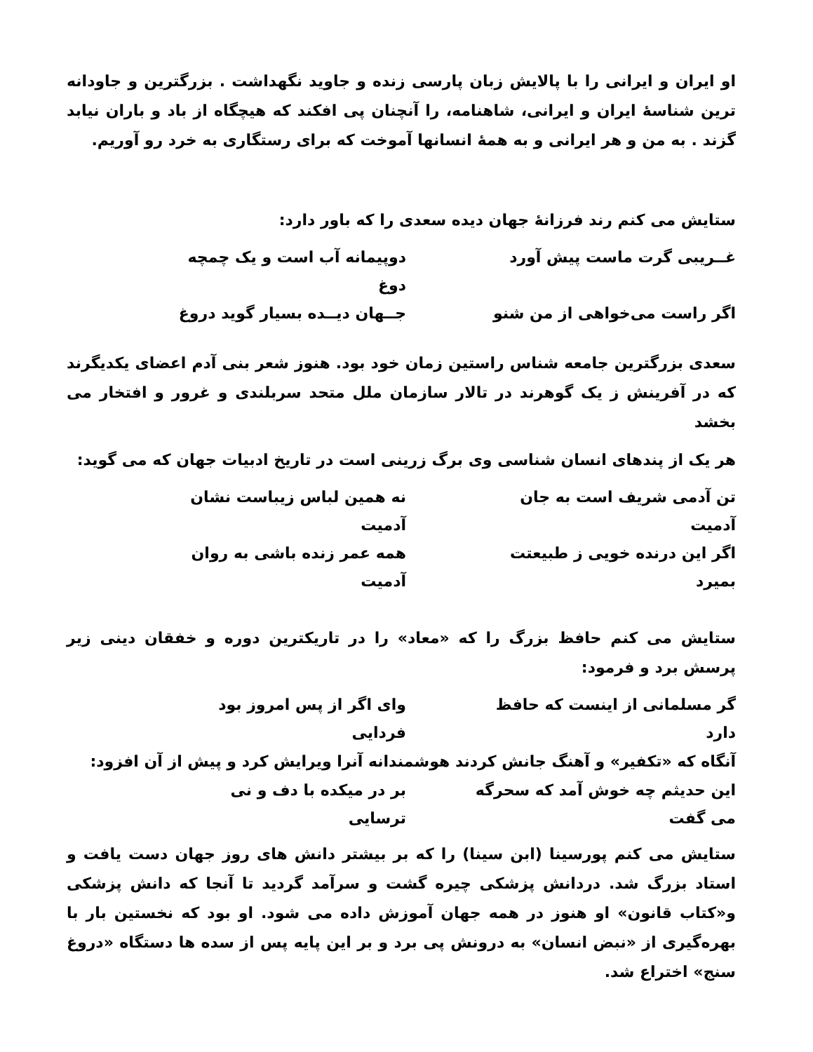او ایران و ایرانی را با پالایش زبان پارسی زنده و جاوید نگهداشت . بزرگترین و جاودانه ترین شناسهٔ ایران و ایرانی، شاهنامه، را آنچنان پی افکند که هیچگاه از باد و باران نیابد گزند . به من و هر ایرانی و به همهٔ انسانها آموخت که برای رستگاری به خرد رو آوریم.
ستایش می کنم رند فرزانهٔ جهان دیده سعدی را که باور دارد:
غــریبی گرت ماست پیش آورد دوپیمانه آب است و یک چمچه دوغ
اگر راست می‌خواهی از من شنو جــهان دیــده بسیار گوید دروغ
سعدی بزرگترین جامعه شناس راستین زمان خود بود. هنوز شعر بنی آدم اعضای یکدیگرند که در آفرینش ز یک گوهرند در تالار سازمان ملل متحد سربلندی و غرور و افتخار می بخشد
هر یک از پندهای انسان شناسی وی برگ زرینی است در تاریخ ادبیات جهان که می گوید:
تن آدمی شریف است به جان آدمیت نه همین لباس زیباست نشان آدمیت
اگر این درنده خویی ز طبیعتت بمیرد همه عمر زنده باشی به روان آدمیت
ستایش می کنم حافظ بزرگ را که «معاد» را در تاریکترین دوره و خفقان دینی زیر پرسش برد و فرمود:
گر مسلمانی از اینست که حافظ دارد وای اگر از پس امروز بود فردایی
آنگاه که «تکفیر» و آهنگ جانش کردند هوشمندانه آنرا ویرایش کرد و پیش از آن افزود:
این حدیثم چه خوش آمد که سحرگه می گفت بر در میکده با دف و نی ترسایی
ستایش می کنم پورسینا (ابن سینا) را که بر بیشتر دانش های روز جهان دست یافت و استاد بزرگ شد. دردانش پزشکی چیره گشت و سرآمد گردید تا آنجا که دانش پزشکی و«کتاب قانون» او هنوز در همه جهان آموزش داده می شود. او بود که نخستین بار با بهره‌گیری از «نبض انسان» به درونش پی برد و بر این پایه پس از سده ها دستگاه «دروغ سنج» اختراع شد.